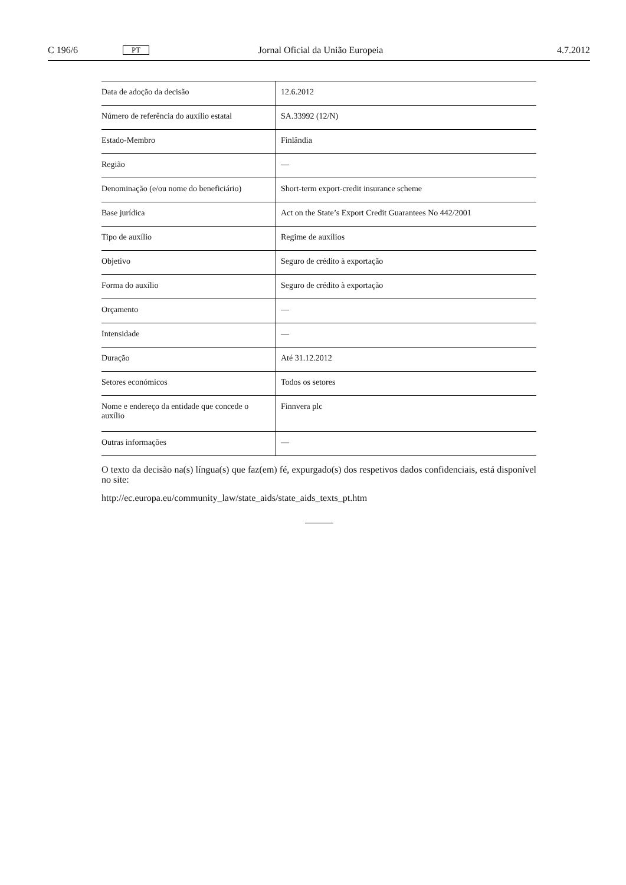C 196/6 PT Jornal Oficial da União Europeia 4.7.2012
| Data de adoção da decisão | 12.6.2012 |
| Número de referência do auxílio estatal | SA.33992 (12/N) |
| Estado-Membro | Finlândia |
| Região | — |
| Denominação (e/ou nome do beneficiário) | Short-term export-credit insurance scheme |
| Base jurídica | Act on the State’s Export Credit Guarantees No 442/2001 |
| Tipo de auxílio | Regime de auxílios |
| Objetivo | Seguro de crédito à exportação |
| Forma do auxílio | Seguro de crédito à exportação |
| Orçamento | — |
| Intensidade | — |
| Duração | Até 31.12.2012 |
| Setores económicos | Todos os setores |
| Nome e endereço da entidade que concede o auxílio | Finnvera plc |
| Outras informações | — |
O texto da decisão na(s) língua(s) que faz(em) fé, expurgado(s) dos respetivos dados confidenciais, está disponível no site:
http://ec.europa.eu/community_law/state_aids/state_aids_texts_pt.htm